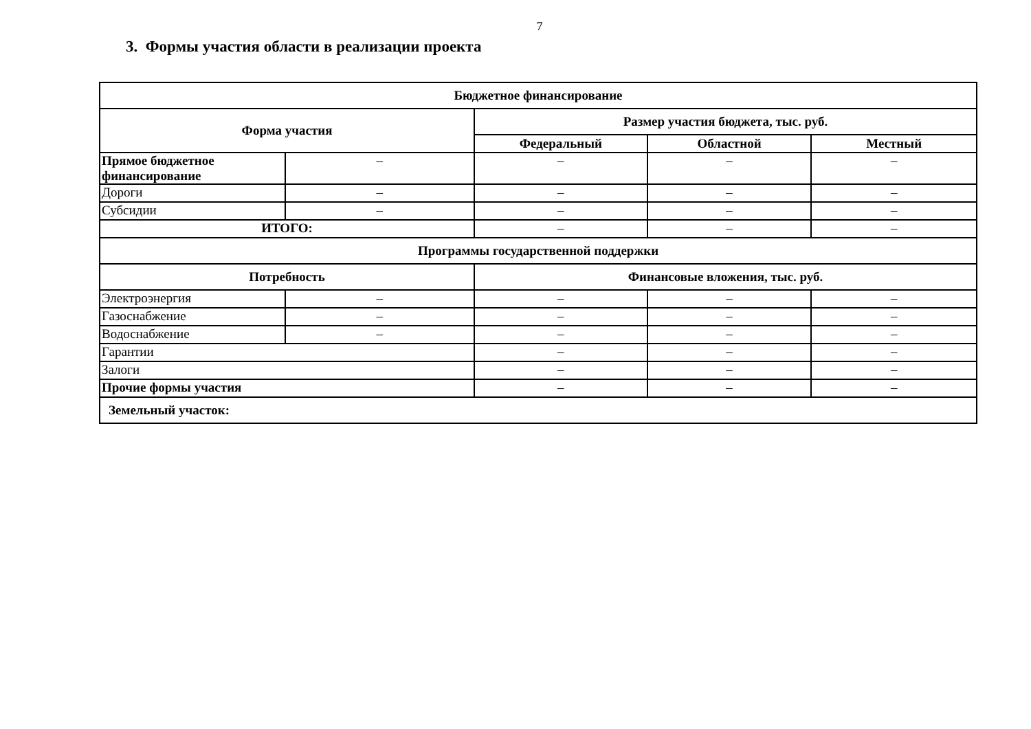7
3. Формы участия области в реализации проекта
| Бюджетное финансирование | | | | |
| --- | --- | --- | --- | --- |
| Форма участия | | Размер участия бюджета, тыс. руб. | | |
| | | Федеральный | Областной | Местный |
| Прямое бюджетное финансирование | – | – | – | – |
| Дороги | – | – | – | – |
| Субсидии | – | – | – | – |
| ИТОГО: | | – | – | – |
| Программы государственной поддержки | | | | |
| Потребность | | Финансовые вложения, тыс. руб. | | |
| Электроэнергия | – | – | – | – |
| Газоснабжение | – | – | – | – |
| Водоснабжение | – | – | – | – |
| Гарантии | | – | – | – |
| Залоги | | – | – | – |
| Прочие формы участия | | – | – | – |
| Земельный участок: | | | | |